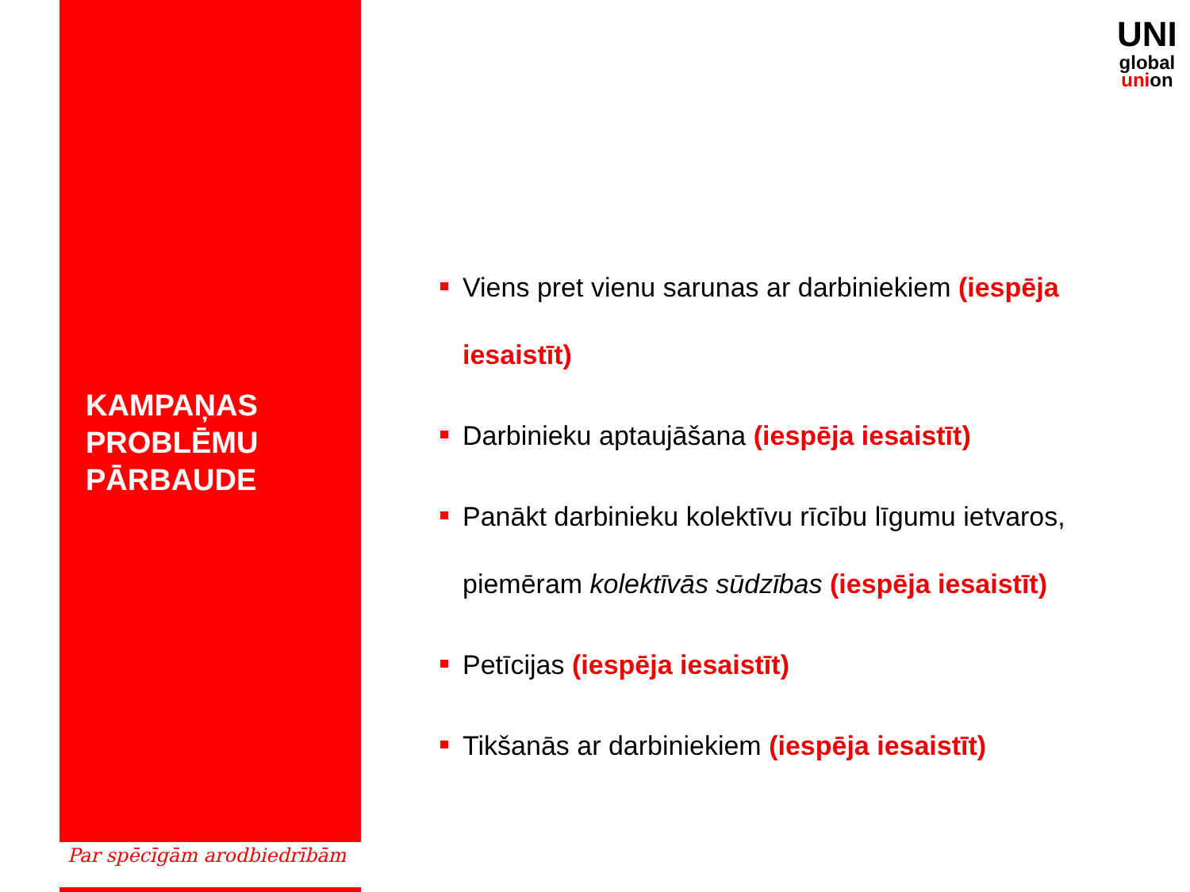KAMPAŅAS
PROBLĒMU
PĀRBAUDE
Par spēcīgām arodbiedrībām
UNI
global
union
Viens pret vienu sarunas ar darbiniekiem (iespēja iesaistīt)
Darbinieku aptaujāšana (iespēja iesaistīt)
Panākt darbinieku kolektīvu rīcību līgumu ietvaros, piemēram kolektīvās sūdzības (iespēja iesaistīt)
Petīcijas (iespēja iesaistīt)
Tikšanās ar darbiniekiem (iespēja iesaistīt)